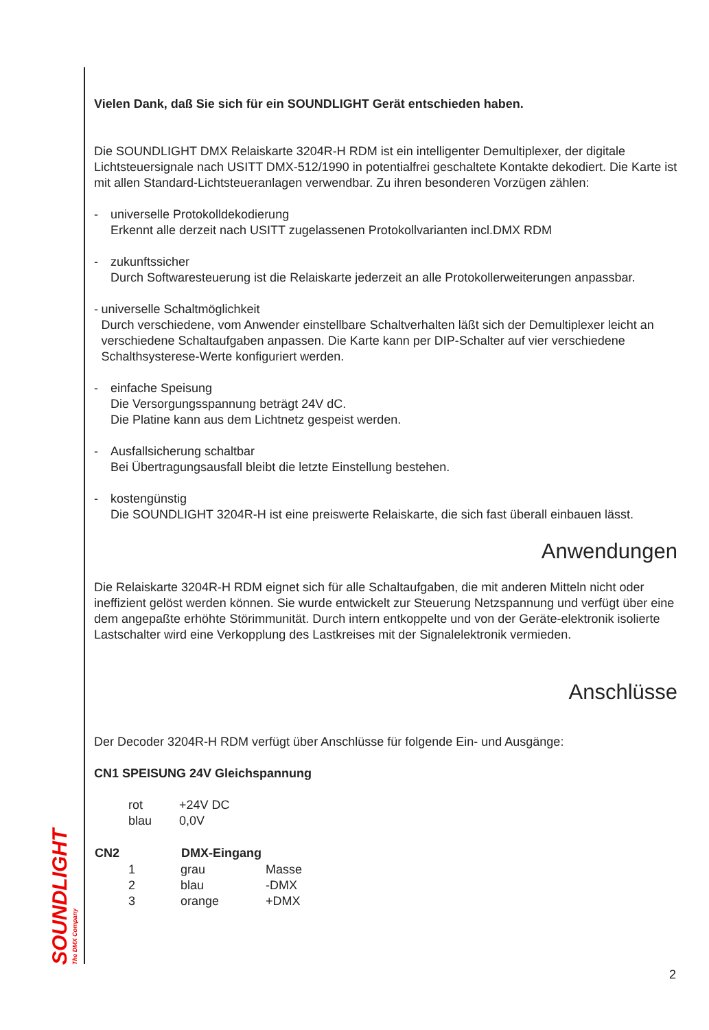SOUNDLIGHT
The DMX Company
Vielen Dank, daß Sie sich für ein SOUNDLIGHT Gerät entschieden haben.
Die SOUNDLIGHT DMX Relaiskarte 3204R-H RDM ist ein intelligenter Demultiplexer, der digitale Lichtsteuersignale nach USITT DMX-512/1990 in potentialfrei geschaltete Kontakte dekodiert. Die Karte ist mit allen Standard-Lichtsteueranlagen verwendbar. Zu ihren besonderen Vorzügen zählen:
- universelle Protokolldekodierung
Erkennt alle derzeit nach USITT zugelassenen Protokollvarianten incl.DMX RDM
- zukunftssicher
Durch Softwaresteuerung ist die Relaiskarte jederzeit an alle Protokollerweiterungen anpassbar.
- universelle Schaltmöglichkeit
Durch verschiedene, vom Anwender einstellbare Schaltverhalten läßt sich der Demultiplexer leicht an verschiedene Schaltaufgaben anpassen. Die Karte kann per DIP-Schalter auf vier verschiedene Schalthsysterese-Werte konfiguriert werden.
- einfache Speisung
Die Versorgungsspannung beträgt 24V dC.
Die Platine kann aus dem Lichtnetz gespeist werden.
- Ausfallsicherung schaltbar
Bei Übertragungsausfall bleibt die letzte Einstellung bestehen.
- kostengünstig
Die SOUNDLIGHT 3204R-H ist eine preiswerte Relaiskarte, die sich fast überall einbauen lässt.
Anwendungen
Die Relaiskarte 3204R-H RDM eignet sich für alle Schaltaufgaben, die mit anderen Mitteln nicht oder ineffizient gelöst werden können. Sie wurde entwickelt zur Steuerung Netzspannung und verfügt über eine dem angepaßte erhöhte Störimmunität. Durch intern entkoppelte und von der Geräte-elektronik isolierte Lastschalter wird eine Verkopplung des Lastkreises mit der Signalelektronik vermieden.
Anschlüsse
Der Decoder 3204R-H RDM verfügt über Anschlüsse für folgende Ein- und Ausgänge:
CN1 SPEISUNG 24V Gleichspannung
| rot | +24V DC |
| blau | 0,0V |
| CN2 | DMX-Eingang | |
| --- | --- | --- |
| 1 | grau | Masse |
| 2 | blau | -DMX |
| 3 | orange | +DMX |
2